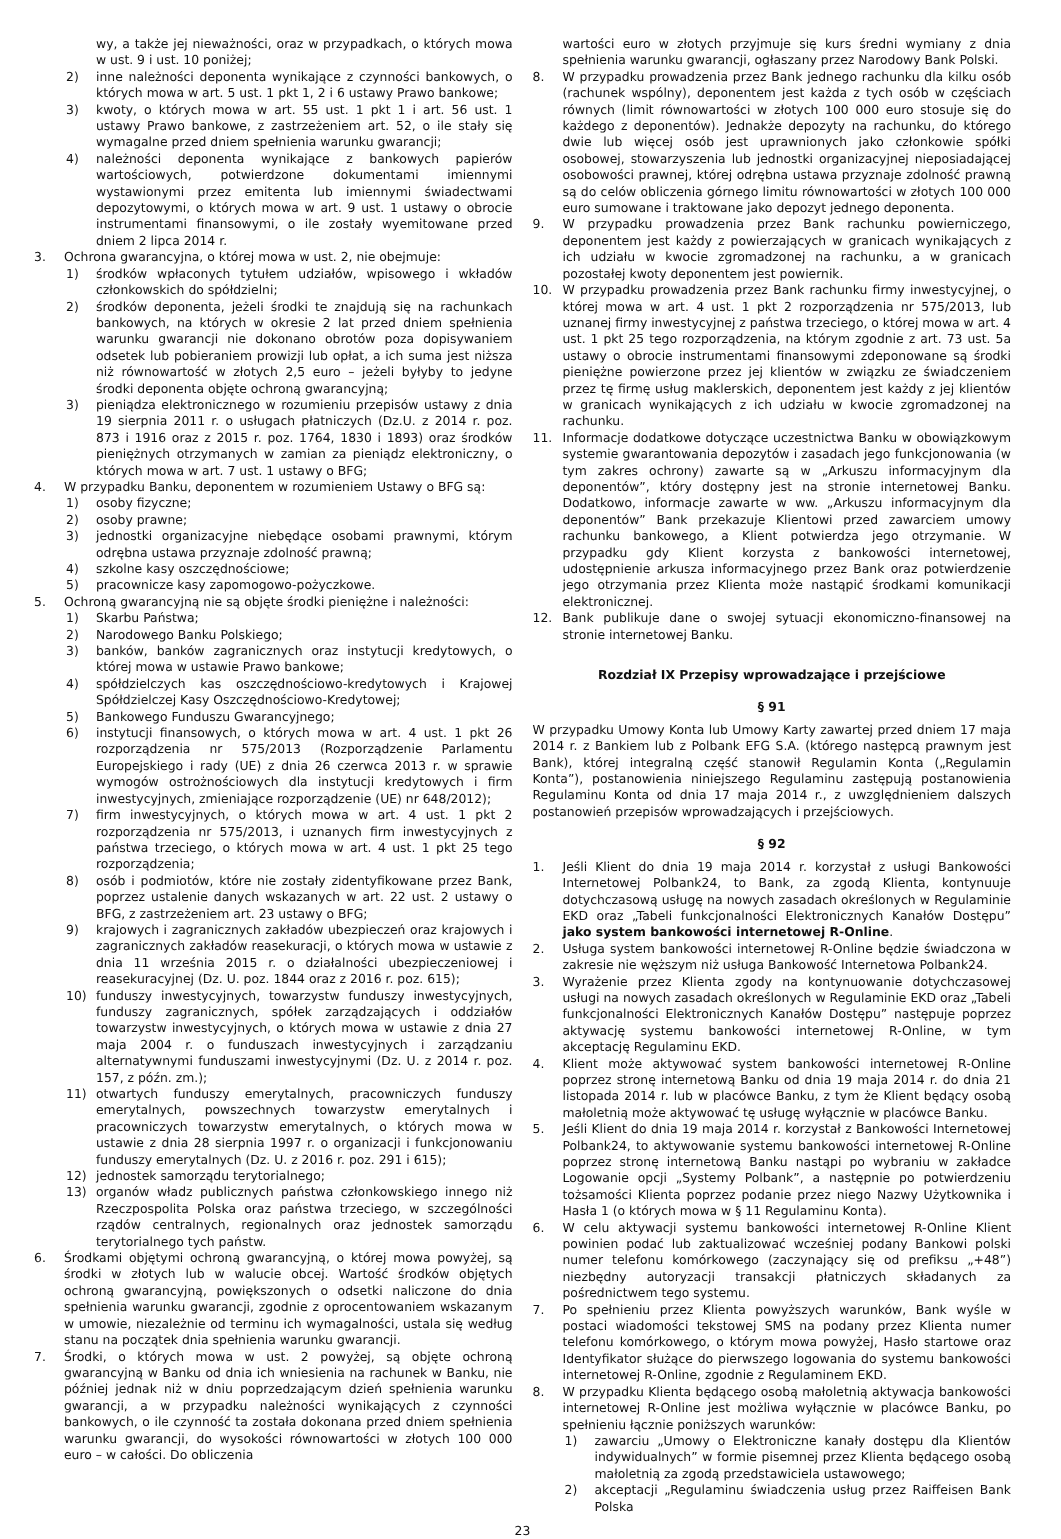wy, a także jej nieważności, oraz w przypadkach, o których mowa w ust. 9 i ust. 10 poniżej;
2) inne należności deponenta wynikające z czynności bankowych, o których mowa w art. 5 ust. 1 pkt 1, 2 i 6 ustawy Prawo bankowe;
3) kwoty, o których mowa w art. 55 ust. 1 pkt 1 i art. 56 ust. 1 ustawy Prawo bankowe, z zastrzeżeniem art. 52, o ile stały się wymagalne przed dniem spełnienia warunku gwarancji;
4) należności deponenta wynikające z bankowych papierów wartościowych, potwierdzone dokumentami imiennymi wystawionymi przez emitenta lub imiennymi świadectwami depozytowymi, o których mowa w art. 9 ust. 1 ustawy o obrocie instrumentami finansowymi, o ile zostały wyemitowane przed dniem 2 lipca 2014 r.
3. Ochrona gwarancyjna, o której mowa w ust. 2, nie obejmuje:
1) środków wpłaconych tytułem udziałów, wpisowego i wkładów członkowskich do spółdzielni;
2) środków deponenta, jeżeli środki te znajdują się na rachunkach bankowych, na których w okresie 2 lat przed dniem spełnienia warunku gwarancji nie dokonano obrotów poza dopisywaniem odsetek lub pobieraniem prowizji lub opłat, a ich suma jest niższa niż równowartość w złotych 2,5 euro – jeżeli byłyby to jedyne środki deponenta objęte ochroną gwarancyjną;
3) pieniądza elektronicznego w rozumieniu przepisów ustawy z dnia 19 sierpnia 2011 r. o usługach płatniczych (Dz.U. z 2014 r. poz. 873 i 1916 oraz z 2015 r. poz. 1764, 1830 i 1893) oraz środków pieniężnych otrzymanych w zamian za pieniądz elektroniczny, o których mowa w art. 7 ust. 1 ustawy o BFG;
4. W przypadku Banku, deponentem w rozumieniem Ustawy o BFG są:
1) osoby fizyczne;
2) osoby prawne;
3) jednostki organizacyjne niebędące osobami prawnymi, którym odrębna ustawa przyznaje zdolność prawną;
4) szkolne kasy oszczędnościowe;
5) pracownicze kasy zapomogowo-pożyczkowe.
5. Ochroną gwarancyjną nie są objęte środki pieniężne i należności:
1) Skarbu Państwa;
2) Narodowego Banku Polskiego;
3) banków, banków zagranicznych oraz instytucji kredytowych, o której mowa w ustawie Prawo bankowe;
4) spółdzielczych kas oszczędnościowo-kredytowych i Krajowej Spółdzielczej Kasy Oszczędnościowo-Kredytowej;
5) Bankowego Funduszu Gwarancyjnego;
6) instytucji finansowych, o których mowa w art. 4 ust. 1 pkt 26 rozporządzenia nr 575/2013 (Rozporządzenie Parlamentu Europejskiego i rady (UE) z dnia 26 czerwca 2013 r. w sprawie wymogów ostrożnościowych dla instytucji kredytowych i firm inwestycyjnych, zmieniające rozporządzenie (UE) nr 648/2012);
7) firm inwestycyjnych, o których mowa w art. 4 ust. 1 pkt 2 rozporządzenia nr 575/2013, i uznanych firm inwestycyjnych z państwa trzeciego, o których mowa w art. 4 ust. 1 pkt 25 tego rozporządzenia;
8) osób i podmiotów, które nie zostały zidentyfikowane przez Bank, poprzez ustalenie danych wskazanych w art. 22 ust. 2 ustawy o BFG, z zastrzeżeniem art. 23 ustawy o BFG;
9) krajowych i zagranicznych zakładów ubezpieczeń oraz krajowych i zagranicznych zakładów reasekuracji, o których mowa w ustawie z dnia 11 września 2015 r. o działalności ubezpieczeniowej i reasekuracyjnej (Dz. U. poz. 1844 oraz z 2016 r. poz. 615);
10) funduszy inwestycyjnych, towarzystw funduszy inwestycyjnych, funduszy zagranicznych, spółek zarządzających i oddziałów towarzystw inwestycyjnych, o których mowa w ustawie z dnia 27 maja 2004 r. o funduszach inwestycyjnych i zarządzaniu alternatywnymi funduszami inwestycyjnymi (Dz. U. z 2014 r. poz. 157, z późn. zm.);
11) otwartych funduszy emerytalnych, pracowniczych funduszy emerytalnych, powszechnych towarzystw emerytalnych i pracowniczych towarzystw emerytalnych, o których mowa w ustawie z dnia 28 sierpnia 1997 r. o organizacji i funkcjonowaniu funduszy emerytalnych (Dz. U. z 2016 r. poz. 291 i 615);
12) jednostek samorządu terytorialnego;
13) organów władz publicznych państwa członkowskiego innego niż Rzeczpospolita Polska oraz państwa trzeciego, w szczególności rządów centralnych, regionalnych oraz jednostek samorządu terytorialnego tych państw.
6. Środkami objętymi ochroną gwarancyjną, o której mowa powyżej, są środki w złotych lub w walucie obcej. Wartość środków objętych ochroną gwarancyjną, powiększonych o odsetki naliczone do dnia spełnienia warunku gwarancji, zgodnie z oprocentowaniem wskazanym w umowie, niezależnie od terminu ich wymagalności, ustala się według stanu na początek dnia spełnienia warunku gwarancji.
7. Środki, o których mowa w ust. 2 powyżej, są objęte ochroną gwarancyjną w Banku od dnia ich wniesienia na rachunek w Banku, nie później jednak niż w dniu poprzedzającym dzień spełnienia warunku gwarancji, a w przypadku należności wynikających z czynności bankowych, o ile czynność ta została dokonana przed dniem spełnienia warunku gwarancji, do wysokości równowartości w złotych 100 000 euro – w całości. Do obliczenia
wartości euro w złotych przyjmuje się kurs średni wymiany z dnia spełnienia warunku gwarancji, ogłaszany przez Narodowy Bank Polski.
8. W przypadku prowadzenia przez Bank jednego rachunku dla kilku osób (rachunek wspólny), deponentem jest każda z tych osób w częściach równych (limit równowartości w złotych 100 000 euro stosuje się do każdego z deponentów). Jednakże depozyty na rachunku, do którego dwie lub więcej osób jest uprawnionych jako członkowie spółki osobowej, stowarzyszenia lub jednostki organizacyjnej nieposiadającej osobowości prawnej, której odrębna ustawa przyznaje zdolność prawną są do celów obliczenia górnego limitu równowartości w złotych 100 000 euro sumowane i traktowane jako depozyt jednego deponenta.
9. W przypadku prowadzenia przez Bank rachunku powierniczego, deponentem jest każdy z powierzających w granicach wynikających z ich udziału w kwocie zgromadzonej na rachunku, a w granicach pozostałej kwoty deponentem jest powiernik.
10. W przypadku prowadzenia przez Bank rachunku firmy inwestycyjnej, o której mowa w art. 4 ust. 1 pkt 2 rozporządzenia nr 575/2013, lub uznanej firmy inwestycyjnej z państwa trzeciego, o której mowa w art. 4 ust. 1 pkt 25 tego rozporządzenia, na którym zgodnie z art. 73 ust. 5a ustawy o obrocie instrumentami finansowymi zdeponowane są środki pieniężne powierzone przez jej klientów w związku ze świadczeniem przez tę firmę usług maklerskich, deponentem jest każdy z jej klientów w granicach wynikających z ich udziału w kwocie zgromadzonej na rachunku.
11. Informacje dodatkowe dotyczące uczestnictwa Banku w obowiązkowym systemie gwarantowania depozytów i zasadach jego funkcjonowania (w tym zakres ochrony) zawarte są w „Arkuszu informacyjnym dla deponentów”, który dostępny jest na stronie internetowej Banku. Dodatkowo, informacje zawarte w ww. „Arkuszu informacyjnym dla deponentów” Bank przekazuje Klientowi przed zawarciem umowy rachunku bankowego, a Klient potwierdza jego otrzymanie. W przypadku gdy Klient korzysta z bankowości internetowej, udostępnienie arkusza informacyjnego przez Bank oraz potwierdzenie jego otrzymania przez Klienta może nastąpić środkami komunikacji elektronicznej.
12. Bank publikuje dane o swojej sytuacji ekonomiczno-finansowej na stronie internetowej Banku.
Rozdział IX Przepisy wprowadzające i przejściowe
§ 91
W przypadku Umowy Konta lub Umowy Karty zawartej przed dniem 17 maja 2014 r. z Bankiem lub z Polbank EFG S.A. (którego następcą prawnym jest Bank), której integralną część stanowił Regulamin Konta („Regulamin Konta”), postanowienia niniejszego Regulaminu zastępują postanowienia Regulaminu Konta od dnia 17 maja 2014 r., z uwzględnieniem dalszych postanowień przepisów wprowadzających i przejściowych.
§ 92
1. Jeśli Klient do dnia 19 maja 2014 r. korzystał z usługi Bankowości Internetowej Polbank24, to Bank, za zgodą Klienta, kontynuuje dotychczasową usługę na nowych zasadach określonych w Regulaminie EKD oraz „Tabeli funkcjonalności Elektronicznych Kanałów Dostępu” jako system bankowości internetowej R-Online.
2. Usługa system bankowości internetowej R-Online będzie świadczona w zakresie nie węższym niż usługa Bankowość Internetowa Polbank24.
3. Wyrażenie przez Klienta zgody na kontynuowanie dotychczasowej usługi na nowych zasadach określonych w Regulaminie EKD oraz „Tabeli funkcjonalności Elektronicznych Kanałów Dostępu” następuje poprzez aktywację systemu bankowości internetowej R-Online, w tym akceptację Regulaminu EKD.
4. Klient może aktywować system bankowości internetowej R-Online poprzez stronę internetową Banku od dnia 19 maja 2014 r. do dnia 21 listopada 2014 r. lub w placówce Banku, z tym że Klient będący osobą małoletnią może aktywować tę usługę wyłącznie w placówce Banku.
5. Jeśli Klient do dnia 19 maja 2014 r. korzystał z Bankowości Internetowej Polbank24, to aktywowanie systemu bankowości internetowej R-Online poprzez stronę internetową Banku nastąpi po wybraniu w zakładce Logowanie opcji „Systemy Polbank”, a następnie po potwierdzeniu tożsamości Klienta poprzez podanie przez niego Nazwy Użytkownika i Hasła 1 (o których mowa w § 11 Regulaminu Konta).
6. W celu aktywacji systemu bankowości internetowej R-Online Klient powinien podać lub zaktualizować wcześniej podany Bankowi polski numer telefonu komórkowego (zaczynający się od prefiksu „+48”) niezbędny autoryzacji transakcji płatniczych składanych za pośrednictwem tego systemu.
7. Po spełnieniu przez Klienta powyższych warunków, Bank wyśle w postaci wiadomości tekstowej SMS na podany przez Klienta numer telefonu komórkowego, o którym mowa powyżej, Hasło startowe oraz Identyfikator służące do pierwszego logowania do systemu bankowości internetowej R-Online, zgodnie z Regulaminem EKD.
8. W przypadku Klienta będącego osobą małoletnią aktywacja bankowości internetowej R-Online jest możliwa wyłącznie w placówce Banku, po spełnieniu łącznie poniższych warunków:
1) zawarciu „Umowy o Elektroniczne kanały dostępu dla Klientów indywidualnych” w formie pisemnej przez Klienta będącego osobą małoletnią za zgodą przedstawiciela ustawowego;
2) akceptacji „Regulaminu świadczenia usług przez Raiffeisen Bank Polska
23